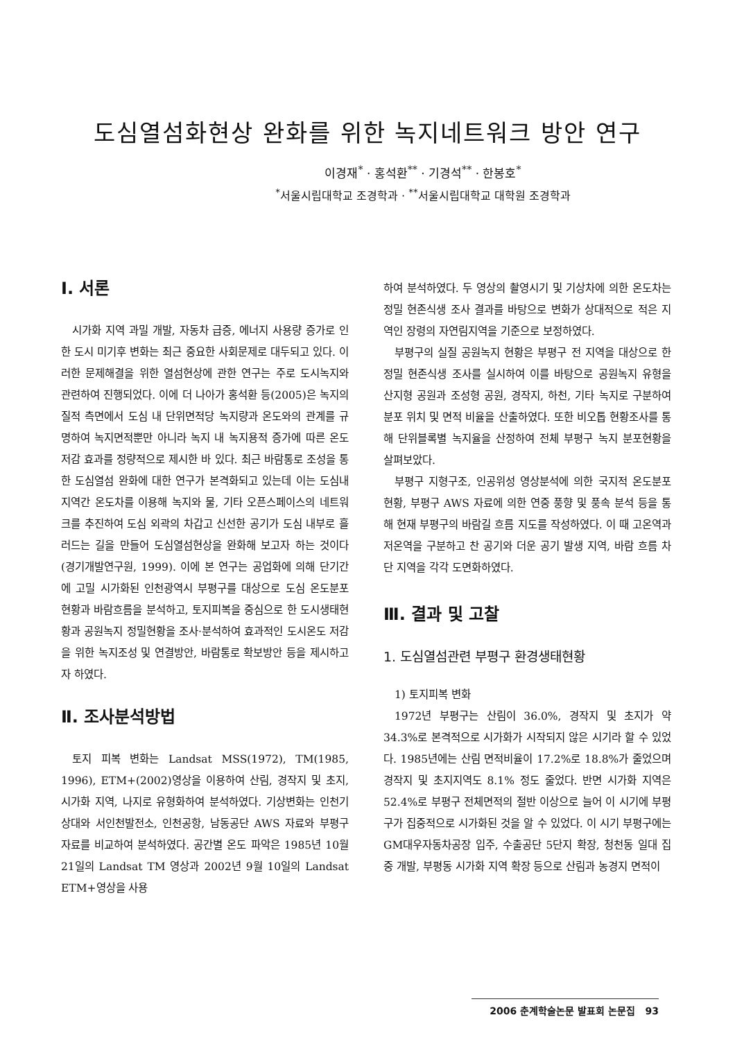도심열섬화현상 완화를 위한 녹지네트워크 방안 연구
이경재<sup>*</sup> · 홍석환<sup>**</sup> · 기경석<sup>**</sup> · 한봉호<sup>*</sup>
<sup>*</sup> 서울시립대학교 조경학과 · <sup>**</sup>서울시립대학교 대학원 조경학과
Ⅰ. 서론
시가화 지역 과밀 개발, 자동차 급증, 에너지 사용량 증가로 인한 도시 미기후 변화는 최근 중요한 사회문제로 대두되고 있다. 이러한 문제해결을 위한 열섬현상에 관한 연구는 주로 도시녹지와 관련하여 진행되었다. 이에 더 나아가 홍석환 등(2005)은 녹지의 질적 측면에서 도심 내 단위면적당 녹지량과 온도와의 관계를 규명하여 녹지면적뿐만 아니라 녹지 내 녹지용적 증가에 따른 온도 저감 효과를 정량적으로 제시한 바 있다. 최근 바람통로 조성을 통한 도심열섬 완화에 대한 연구가 본격화되고 있는데 이는 도심내 지역간 온도차를 이용해 녹지와 물, 기타 오픈스페이스의 네트워크를 추진하여 도심 외곽의 차갑고 신선한 공기가 도심 내부로 흘러드는 길을 만들어 도심열섬현상을 완화해 보고자 하는 것이다(경기개발연구원, 1999). 이에 본 연구는 공업화에 의해 단기간에 고밀 시가화된 인천광역시 부평구를 대상으로 도심 온도분포 현황과 바람흐름을 분석하고, 토지피복을 중심으로 한 도시생태현황과 공원녹지 정밀현황을 조사·분석하여 효과적인 도시온도 저감을 위한 녹지조성 및 연결방안, 바람통로 확보방안 등을 제시하고자 하였다.
Ⅱ. 조사분석방법
토지 피복 변화는 Landsat MSS(1972), TM(1985, 1996), ETM+(2002)영상을 이용하여 산림, 경작지 및 초지, 시가화 지역, 나지로 유형화하여 분석하였다. 기상변화는 인천기상대와 서인천발전소, 인천공항, 남동공단 AWS 자료와 부평구 자료를 비교하여 분석하였다. 공간별 온도 파악은 1985년 10월 21일의 Landsat TM 영상과 2002년 9월 10일의 Landsat ETM+영상을 사용
하여 분석하였다. 두 영상의 촬영시기 및 기상차에 의한 온도차는 정밀 현존식생 조사 결과를 바탕으로 변화가 상대적으로 적은 지역인 장령의 자연림지역을 기준으로 보정하였다.
부평구의 실질 공원녹지 현황은 부평구 전 지역을 대상으로 한 정밀 현존식생 조사를 실시하여 이를 바탕으로 공원녹지 유형을 산지형 공원과 조성형 공원, 경작지, 하천, 기타 녹지로 구분하여 분포 위치 및 면적 비율을 산출하였다. 또한 비오톱 현황조사를 통해 단위블록별 녹지율을 산정하여 전체 부평구 녹지 분포현황을 살펴보았다.
부평구 지형구조, 인공위성 영상분석에 의한 국지적 온도분포 현황, 부평구 AWS 자료에 의한 연중 풍향 및 풍속 분석 등을 통해 현재 부평구의 바람길 흐름 지도를 작성하였다. 이 때 고온역과 저온역을 구분하고 찬 공기와 더운 공기 발생 지역, 바람 흐름 차단 지역을 각각 도면화하였다.
Ⅲ. 결과 및 고찰
1. 도심열섬관련 부평구 환경생태현황
1) 토지피복 변화
1972년 부평구는 산림이 36.0%, 경작지 및 초지가 약 34.3%로 본격적으로 시가화가 시작되지 않은 시기라 할 수 있었다. 1985년에는 산림 면적비율이 17.2%로 18.8%가 줄었으며 경작지 및 초지지역도 8.1% 정도 줄었다. 반면 시가화 지역은 52.4%로 부평구 전체면적의 절반 이상으로 늘어 이 시기에 부평구가 집중적으로 시가화된 것을 알 수 있었다. 이 시기 부평구에는 GM대우자동차공장 입주, 수출공단 5단지 확장, 청천동 일대 집중 개발, 부평동 시가화 지역 확장 등으로 산림과 농경지 면적이
2006 춘계학술논문 발표회 논문집 93